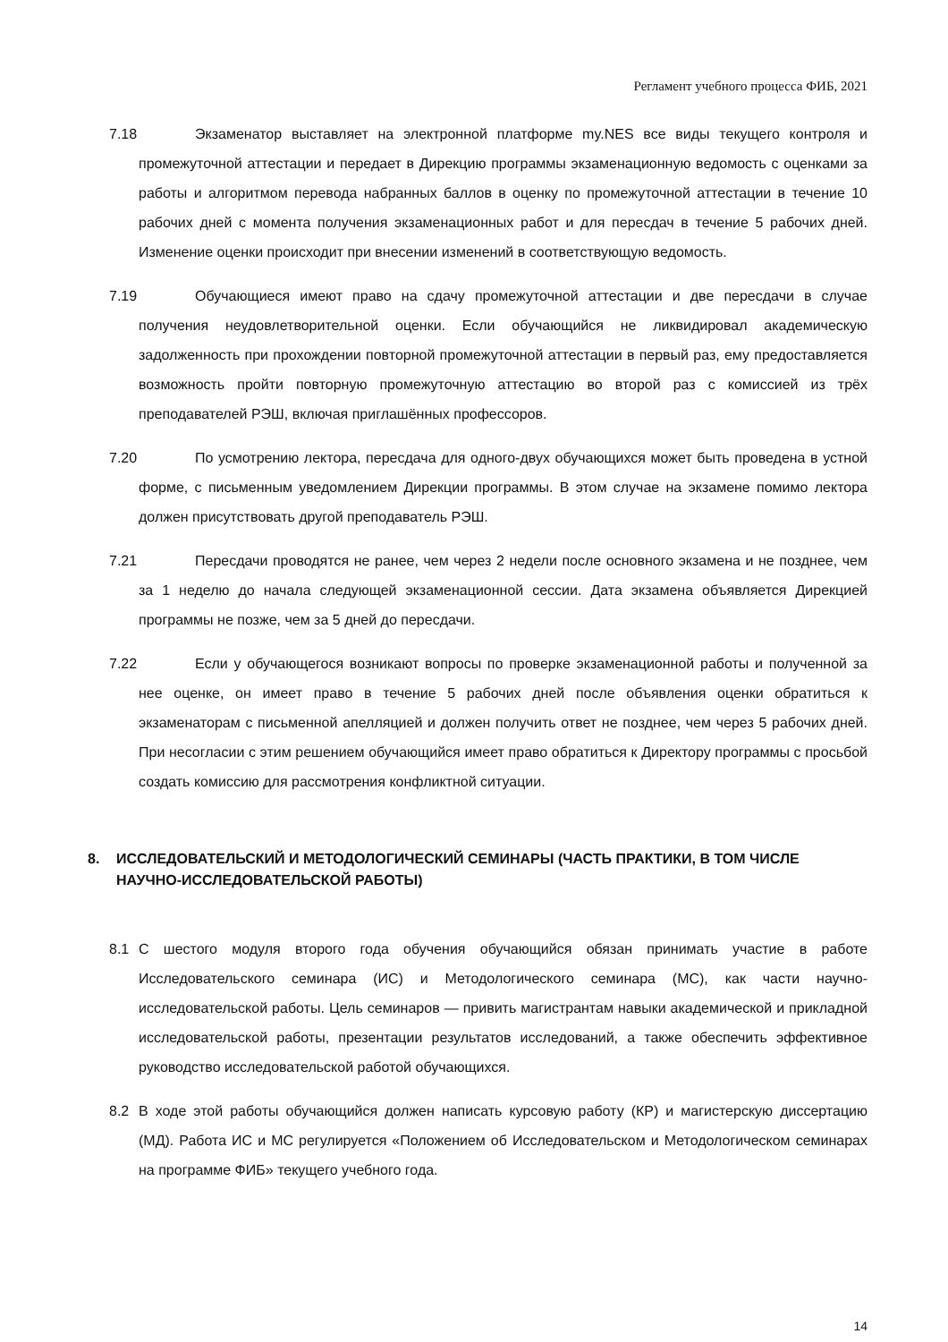Регламент учебного процесса ФИБ, 2021
7.18 Экзаменатор выставляет на электронной платформе my.NES все виды текущего контроля и промежуточной аттестации и передает в Дирекцию программы экзаменационную ведомость с оценками за работы и алгоритмом перевода набранных баллов в оценку по промежуточной аттестации в течение 10 рабочих дней с момента получения экзаменационных работ и для пересдач в течение 5 рабочих дней. Изменение оценки происходит при внесении изменений в соответствующую ведомость.
7.19 Обучающиеся имеют право на сдачу промежуточной аттестации и две пересдачи в случае получения неудовлетворительной оценки. Если обучающийся не ликвидировал академическую задолженность при прохождении повторной промежуточной аттестации в первый раз, ему предоставляется возможность пройти повторную промежуточную аттестацию во второй раз с комиссией из трёх преподавателей РЭШ, включая приглашённых профессоров.
7.20 По усмотрению лектора, пересдача для одного-двух обучающихся может быть проведена в устной форме, с письменным уведомлением Дирекции программы. В этом случае на экзамене помимо лектора должен присутствовать другой преподаватель РЭШ.
7.21 Пересдачи проводятся не ранее, чем через 2 недели после основного экзамена и не позднее, чем за 1 неделю до начала следующей экзаменационной сессии. Дата экзамена объявляется Дирекцией программы не позже, чем за 5 дней до пересдачи.
7.22 Если у обучающегося возникают вопросы по проверке экзаменационной работы и полученной за нее оценке, он имеет право в течение 5 рабочих дней после объявления оценки обратиться к экзаменаторам с письменной апелляцией и должен получить ответ не позднее, чем через 5 рабочих дней. При несогласии с этим решением обучающийся имеет право обратиться к Директору программы с просьбой создать комиссию для рассмотрения конфликтной ситуации.
8. ИССЛЕДОВАТЕЛЬСКИЙ И МЕТОДОЛОГИЧЕСКИЙ СЕМИНАРЫ (ЧАСТЬ ПРАКТИКИ, В ТОМ ЧИСЛЕ НАУЧНО-ИССЛЕДОВАТЕЛЬСКОЙ РАБОТЫ)
8.1 С шестого модуля второго года обучения обучающийся обязан принимать участие в работе Исследовательского семинара (ИС) и Методологического семинара (МС), как части научно-исследовательской работы. Цель семинаров — привить магистрантам навыки академической и прикладной исследовательской работы, презентации результатов исследований, а также обеспечить эффективное руководство исследовательской работой обучающихся.
8.2 В ходе этой работы обучающийся должен написать курсовую работу (КР) и магистерскую диссертацию (МД). Работа ИС и МС регулируется «Положением об Исследовательском и Методологическом семинарах на программе ФИБ» текущего учебного года.
14